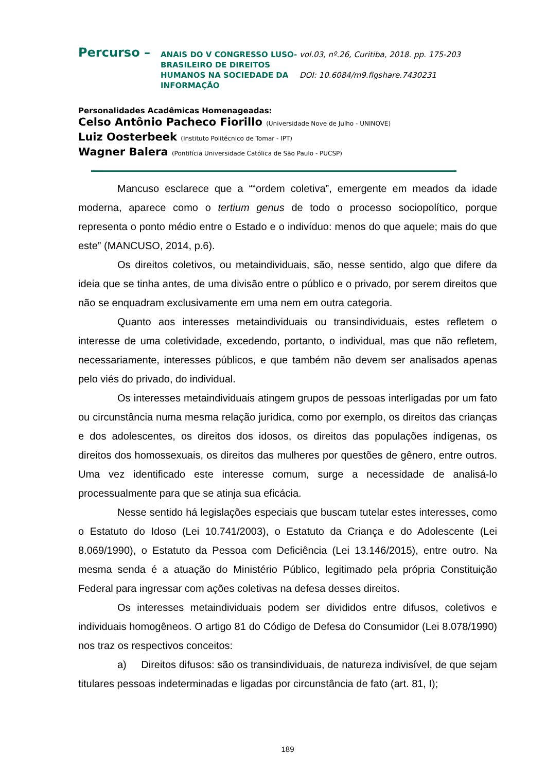Percurso –
ANAIS DO V CONGRESSO LUSO-BRASILEIRO DE DIREITOS HUMANOS NA SOCIEDADE DA INFORMAÇÃO
vol.03, nº.26, Curitiba, 2018. pp. 175-203
DOI: 10.6084/m9.figshare.7430231
Personalidades Acadêmicas Homenageadas:
Celso Antônio Pacheco Fiorillo (Universidade Nove de Julho - UNINOVE)
Luiz Oosterbeek (Instituto Politécnico de Tomar - IPT)
Wagner Balera (Pontifícia Universidade Católica de São Paulo - PUCSP)
Mancuso esclarece que a ““ordem coletiva”, emergente em meados da idade moderna, aparece como o tertium genus de todo o processo sociopolítico, porque representa o ponto médio entre o Estado e o indivíduo: menos do que aquele; mais do que este” (MANCUSO, 2014, p.6).
Os direitos coletivos, ou metaindividuais, são, nesse sentido, algo que difere da ideia que se tinha antes, de uma divisão entre o público e o privado, por serem direitos que não se enquadram exclusivamente em uma nem em outra categoria.
Quanto aos interesses metaindividuais ou transindividuais, estes refletem o interesse de uma coletividade, excedendo, portanto, o individual, mas que não refletem, necessariamente, interesses públicos, e que também não devem ser analisados apenas pelo viés do privado, do individual.
Os interesses metaindividuais atingem grupos de pessoas interligadas por um fato ou circunstância numa mesma relação jurídica, como por exemplo, os direitos das crianças e dos adolescentes, os direitos dos idosos, os direitos das populações indígenas, os direitos dos homossexuais, os direitos das mulheres por questões de gênero, entre outros. Uma vez identificado este interesse comum, surge a necessidade de analisá-lo processualmente para que se atinja sua eficácia.
Nesse sentido há legislações especiais que buscam tutelar estes interesses, como o Estatuto do Idoso (Lei 10.741/2003), o Estatuto da Criança e do Adolescente (Lei 8.069/1990), o Estatuto da Pessoa com Deficiência (Lei 13.146/2015), entre outro. Na mesma senda é a atuação do Ministério Público, legitimado pela própria Constituição Federal para ingressar com ações coletivas na defesa desses direitos.
Os interesses metaindividuais podem ser divididos entre difusos, coletivos e individuais homogêneos. O artigo 81 do Código de Defesa do Consumidor (Lei 8.078/1990) nos traz os respectivos conceitos:
a) Direitos difusos: são os transindividuais, de natureza indivisível, de que sejam titulares pessoas indeterminadas e ligadas por circunstância de fato (art. 81, I);
189